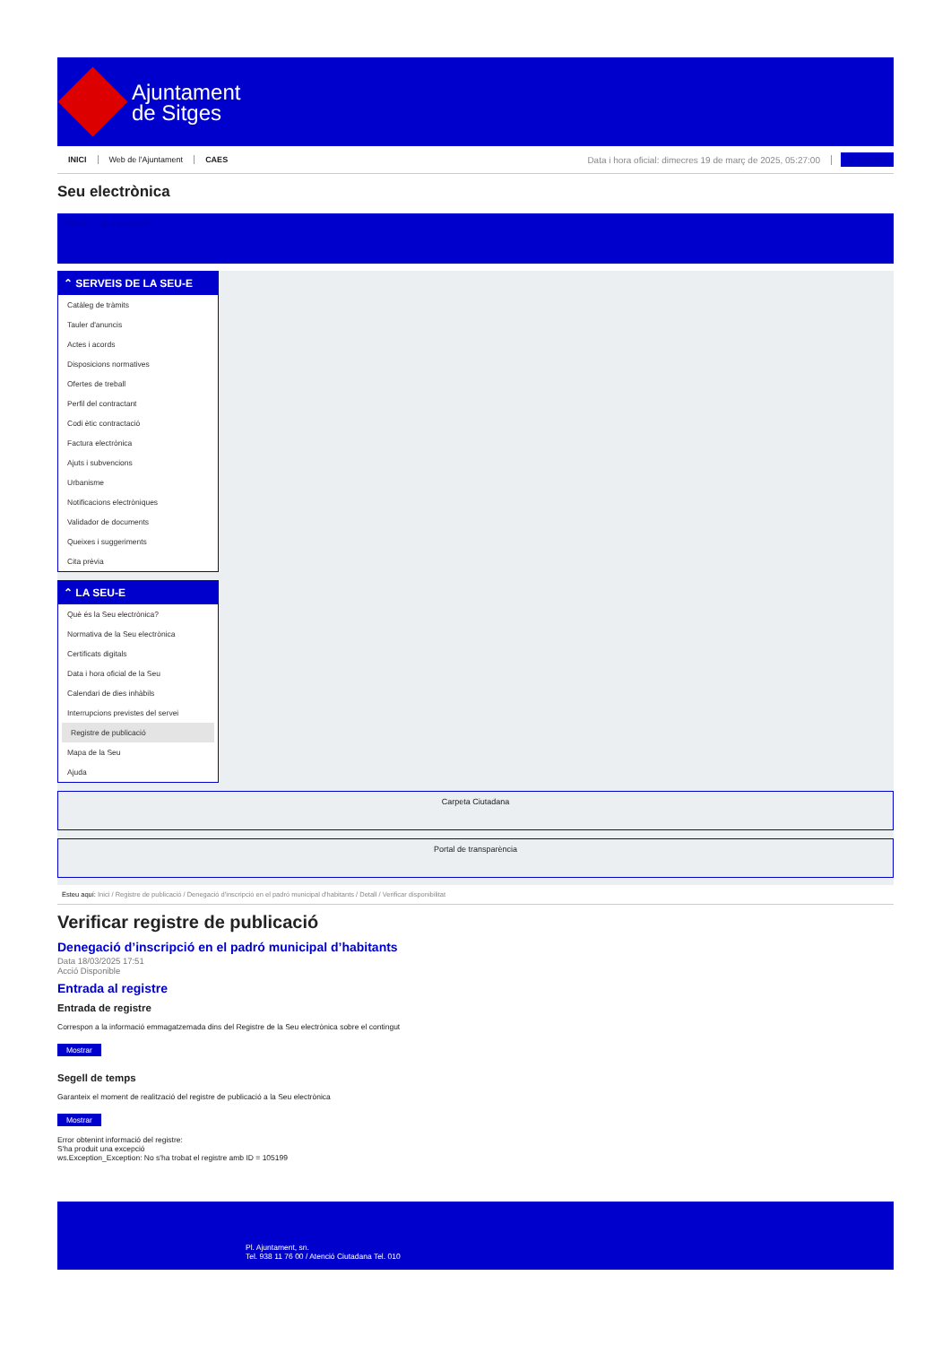Ajuntament
de Sitges
INICI Web de l'Ajuntament CAES Data i hora oficial: dimecres 19 de març de 2025, 05:27:00 Directorios
Seu electrònica
Obtenir còpia autèntica
⌃ SERVEIS DE LA SEU-E
Catàleg de tràmits
Tauler d'anuncis
Actes i acords
Disposicions normatives
Ofertes de treball
Perfil del contractant
Codi ètic contractació
Factura electrònica
Ajuts i subvencions
Urbanisme
Notificacions electròniques
Validador de documents
Queixes i suggeriments
Cita prèvia
⌃ LA SEU-E
Què és la Seu electrònica?
Normativa de la Seu electrònica
Certificats digitals
Data i hora oficial de la Seu
Calendari de dies inhàbils
Interrupcions previstes del servei
Registre de publicació
Mapa de la Seu
Ajuda
Carpeta Ciutadana
Portal de transparència
Esteu aquí: Inici / Registre de publicació / Denegació d'inscripció en el padró municipal d'habitants / Detall / Verificar disponibilitat
Verificar registre de publicació
Denegació d’inscripció en el padró municipal d’habitants
Data 18/03/2025 17:51
Acció Disponible
Entrada al registre
Entrada de registre
Correspon a la informació emmagatzemada dins del Registre de la Seu electrònica sobre el contingut
Mostrar
Segell de temps
Garanteix el moment de realització del registre de publicació a la Seu electrònica
Mostrar
Error obtenint informació del registre:
S'ha produit una excepció
ws.Exception_Exception: No s'ha trobat el registre amb ID = 105199
Pl. Ajuntament, sn.
Tel. 938 11 76 00 / Atenció Ciutadana Tel. 010